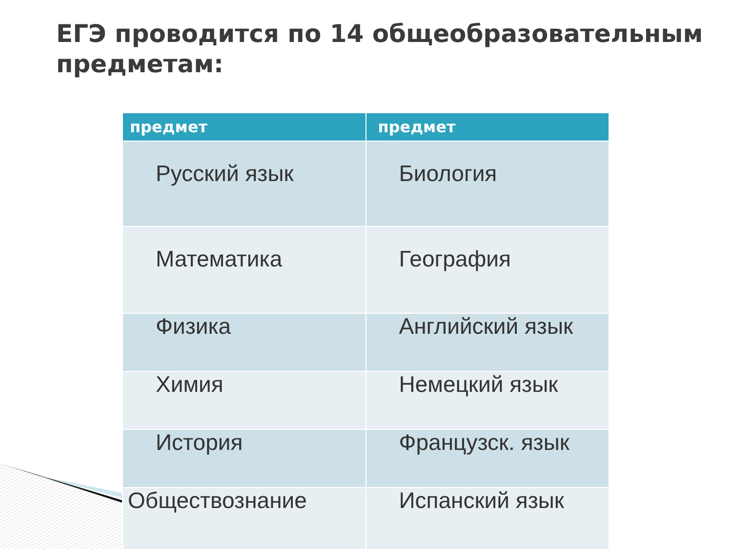ЕГЭ проводится по 14 общеобразовательным предметам:
| предмет | предмет |
| --- | --- |
| Русский язык | Биология |
| Математика | География |
| Физика | Английский язык |
| Химия | Немецкий язык |
| История | Французск. язык |
| Обществознание | Испанский язык |